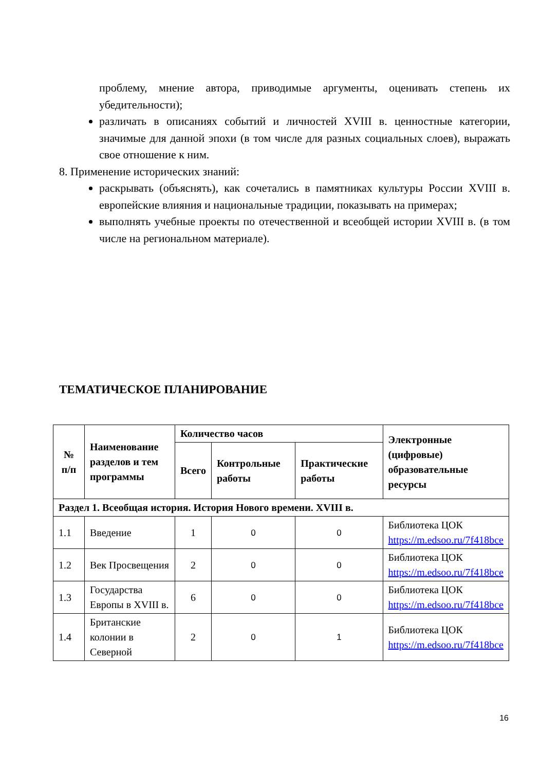проблему, мнение автора, приводимые аргументы, оценивать степень их убедительности);
различать в описаниях событий и личностей XVIII в. ценностные категории, значимые для данной эпохи (в том числе для разных социальных слоев), выражать свое отношение к ним.
8. Применение исторических знаний:
раскрывать (объяснять), как сочетались в памятниках культуры России XVIII в. европейские влияния и национальные традиции, показывать на примерах;
выполнять учебные проекты по отечественной и всеобщей истории XVIII в. (в том числе на региональном материале).
ТЕМАТИЧЕСКОЕ ПЛАНИРОВАНИЕ
| № п/п | Наименование разделов и тем программы | Количество часов | | | Электронные (цифровые) образовательные ресурсы |
| --- | --- | --- | --- | --- | --- |
| | | Всего | Контрольные работы | Практические работы | |
| Раздел 1. Всеобщая история. История Нового времени. XVIII в. | | | | | |
| 1.1 | Введение | 1 | 0 | 0 | Библиотека ЦОК https://m.edsoo.ru/7f418bce |
| 1.2 | Век Просвещения | 2 | 0 | 0 | Библиотека ЦОК https://m.edsoo.ru/7f418bce |
| 1.3 | Государства Европы в XVIII в. | 6 | 0 | 0 | Библиотека ЦОК https://m.edsoo.ru/7f418bce |
| 1.4 | Британские колонии в Северной | 2 | 0 | 1 | Библиотека ЦОК https://m.edsoo.ru/7f418bce |
16